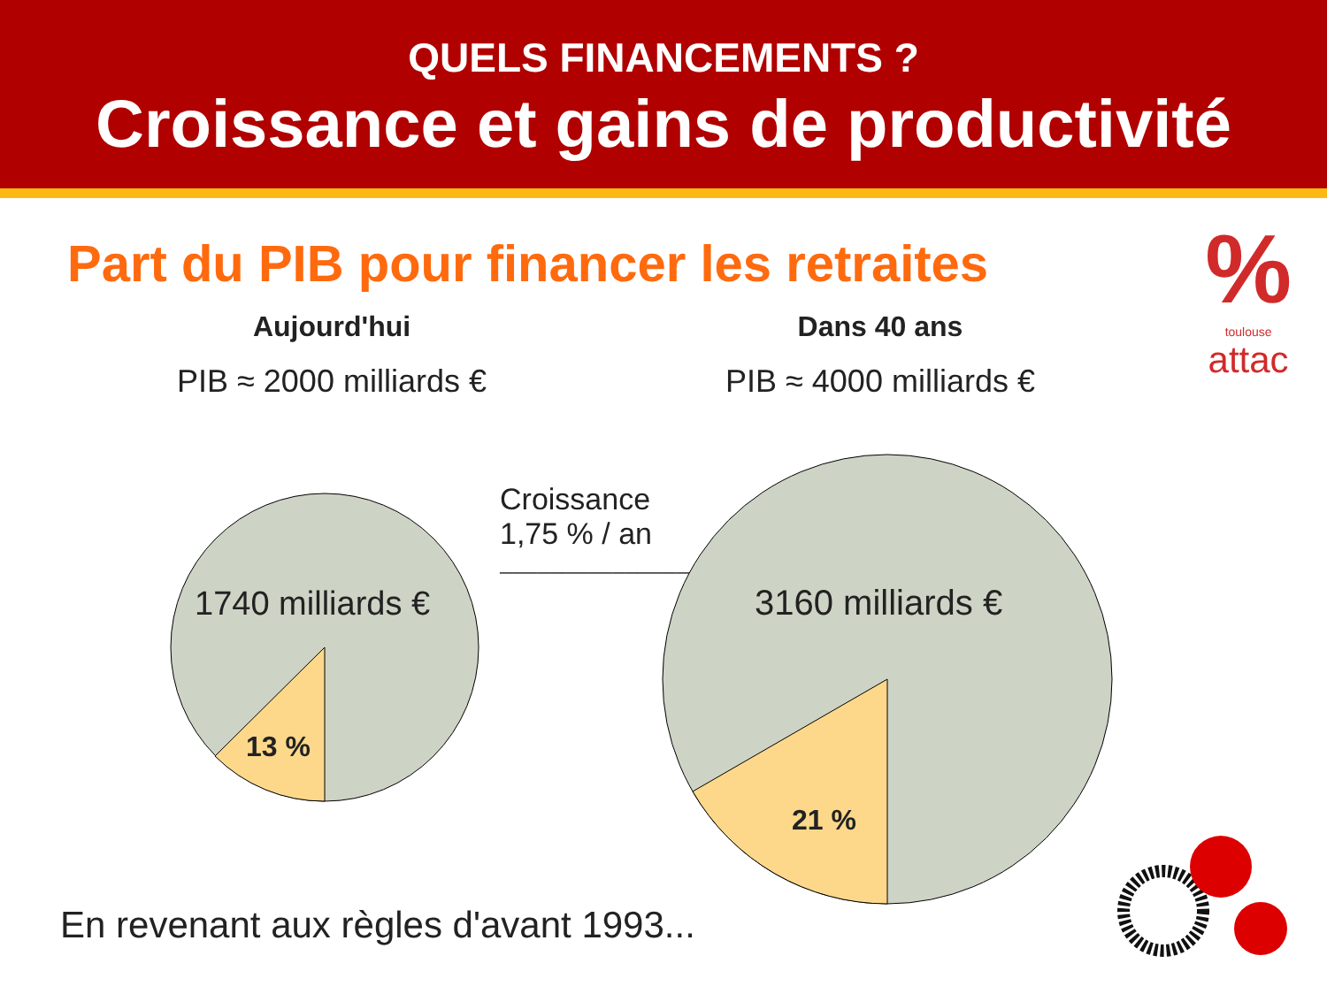QUELS FINANCEMENTS ?
Croissance et gains de productivité
Part du PIB pour financer les retraites
%
toulouse
attac
Aujourd'hui
PIB ≈ 2000 milliards €
Dans 40 ans
PIB ≈ 4000 milliards €
Croissance
1,75 % / an
────────────────▶
1740 milliards €
13 %
3160 milliards €
21 %
En revenant aux règles d'avant 1993...